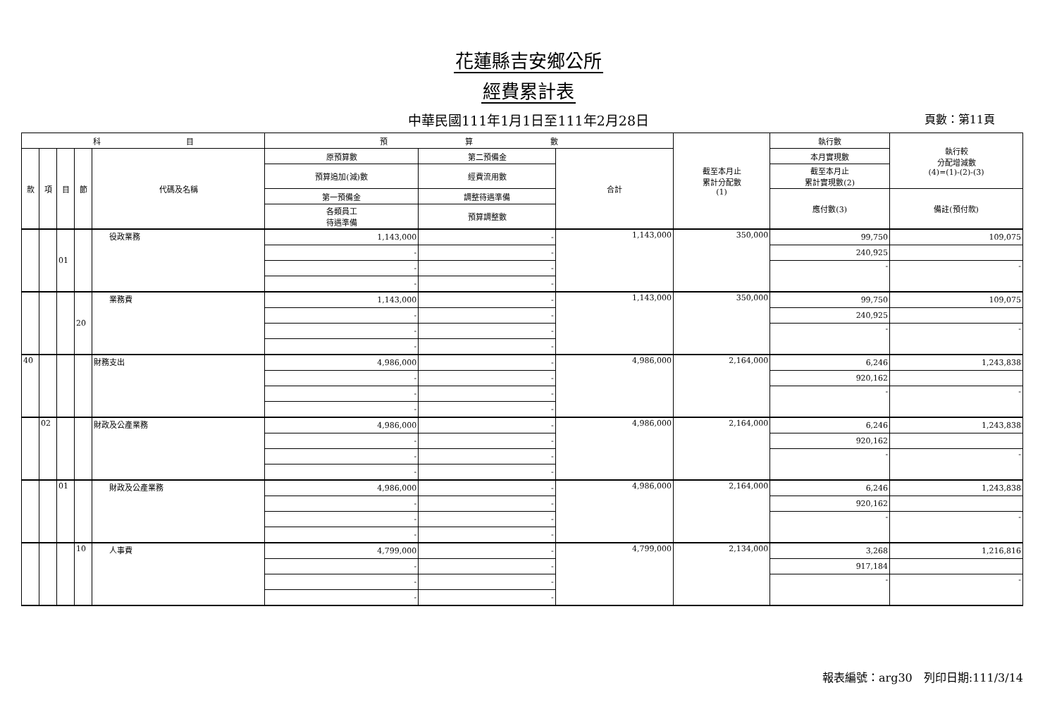花蓮縣吉安鄉公所
經費累計表
中華民國111年1月1日至111年2月28日 頁數：第11頁
| 科 目 | | | | | 預 算 數 | | | 截至本月止 累計分配數 (1) | 執行數 | 執行較 分配增減數 (4)=(1)-(2)-(3) |
| --- | --- | --- | --- | --- | --- | --- | --- | --- | --- | --- |
| 款 | 項 | 目 | 節 | 代碼及名稱 | 原預算數 | 第二預備金 | 合計 | | 本月實現數 | |
| | | | | | 預算追加(減)數 | 經費流用數 | | | 截至本月止 累計實現數(2) | |
| | | | | | 第一預備金 | 調整待遇準備 | | | 應付數(3) | 備註(預付款) |
| | | | | | 各類員工 待遇準備 | 預算調整數 | | | | |
| | | 01 | | 役政業務 | 1,143,000 | - | 1,143,000 | 350,000 | 99,750 | 109,075 |
| | | | | | - | - | | | 240,925 | |
| | | | | | - | - | | | - | - |
| | | | | | - | - | | | | |
| | | | 20 | 業務費 | 1,143,000 | - | 1,143,000 | 350,000 | 99,750 | 109,075 |
| | | | | | - | - | | | 240,925 | |
| | | | | | - | - | | | - | - |
| | | | | | - | - | | | | |
| 40 | | | | 財務支出 | 4,986,000 | - | 4,986,000 | 2,164,000 | 6,246 | 1,243,838 |
| | | | | | - | - | | | 920,162 | |
| | | | | | - | - | | | - | - |
| | | | | | - | - | | | | |
| | 02 | | | 財政及公產業務 | 4,986,000 | - | 4,986,000 | 2,164,000 | 6,246 | 1,243,838 |
| | | | | | - | - | | | 920,162 | |
| | | | | | - | - | | | - | - |
| | | | | | - | - | | | | |
| | | 01 | | 財政及公產業務 | 4,986,000 | - | 4,986,000 | 2,164,000 | 6,246 | 1,243,838 |
| | | | | | - | - | | | 920,162 | |
| | | | | | - | - | | | - | - |
| | | | | | - | - | | | | |
| | | | 10 | 人事費 | 4,799,000 | - | 4,799,000 | 2,134,000 | 3,268 | 1,216,816 |
| | | | | | - | - | | | 917,184 | |
| | | | | | - | - | | | - | - |
| | | | | | - | - | | | | |
報表編號：arg30　列印日期:111/3/14